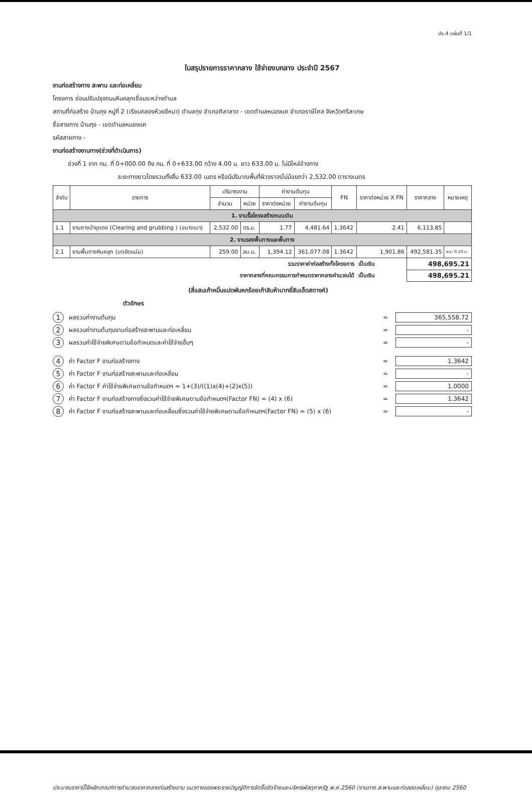ปร.4 แผ่นที่ 1/1
ใบสรุปรายการราคากลาง ใช้จ่ายงบกลาง ประจำปี 2567
งานก่อสร้างทาง สะพาน และท่อเหลี่ยม
โครงการ ซ่อมปรับปรุงถนนหินคลุกเชื่อมระหว่างตำบล
สถานที่ก่อสร้าง บ้านกุง หมู่ที่ 2 (เรียบคลองห้วยอีหนา) ตำบลกุง อำเภอศิลาลาด - เขตตำบลหนองแค อำเภอราษีไศล จังหวัดศรีสะเกษ
ชื่อสายทาง บ้านกุง - เขตตำบลหนองแค
รหัสสายทาง -
งานก่อสร้างงานทาง(ช่วงที่ดำเนินการ)
ช่วงที่ 1 จาก กม. ที่ 0+000.00 ถึง กม. ที่ 0+633.00 กว้าง 4.00 ม. ยาว 633.00 ม. ไม่มีไหล่ข้างทาง
ระยะทางยาวโดยรวมทั้งสิ้น 633.00 เมตร หรือมีปริมาณพื้นที่ผิวจราจรไม่น้อยกว่า 2,532.00 ตารางเมตร
| ลำดับ | รายการ | ปริมาณงาน | | ค่างานต้นทุน | | FN | ราคาต่อหน่วย X FN | ราคากลาง | หมายเหตุ |
| --- | --- | --- | --- | --- | --- | --- | --- | --- | --- |
| | | จำนวน | หน่วย | ราคาต่อหน่วย | ค่างานต้นทุน | | | | |
| 1. งานรื้อโครงสร้างถนนเดิม | | | | | | | | | |
| 1.1 | งานถางป่าขุดตอ (Clearing and grubbing ) (ขนาดเบา) | 2,532.00 | ตร.ม. | 1.77 | 4,481.64 | 1.3642 | 2.41 | 6,113.85 | |
| 2. งานรองพื้นทางและพื้นทาง | | | | | | | | | |
| 2.1 | งานพื้นทางหินคลุก (บดอัดแน่น) | 259.00 | ลบ.ม. | 1,394.12 | 361,077.08 | 1.3642 | 1,901.86 | 492,581.35 | หนา 0.10 ม. |
| รวมราคาค่าก่อสร้างทั้งโครงการ | | | | | | | เป็นเงิน | 498,695.21 | |
| ราคากลางที่คณะกรรมการกำหนดราคากลางคำนวณได้ | | | | | | | เป็นเงิน | 498,695.21 | |
(สี่แสนเก้าหมื่นแปดพันหกร้อยเก้าสิบห้าบาทยี่สิบเอ็ดสตางค์)
ตัวอักษร
1 ผลรวมค่างานต้นทุน = 365,558.72
2 ผลรวมค่างานต้นทุนงานก่อสร้างสะพานและท่อเหลี่ยม = -
3 ผลรวมค่าใช้จ่ายพิเศษตามข้อกำหนดและค่าใช้จ่ายอื่นๆ = -
4 ค่า Factor F งานก่อสร้างทาง = 1.3642
5 ค่า Factor F งานก่อสร้างสะพานและท่อเหลี่ยม = -
6 ค่า Factor F ค่าใช้จ่ายพิเศษตามข้อกำหนดฯ = 1+(3)/((1)x(4)+(2)x(5)) = 1.0000
7 ค่า Factor F งานก่อสร้างทางซึ่งรวมค่าใช้จ่ายพิเศษตามข้อกำหนดฯ(Factor FN) = (4) x (6) = 1.3642
8 ค่า Factor F งานก่อสร้างสะพานและท่อเหลี่ยมซึ่งรวมค่าใช้จ่ายพิเศษตามข้อกำหนดฯ(Factor FN) = (5) x (6) = -
ประมาณราคานี้ใช้หลักเกณฑ์การคำนวณราคากลางก่อสร้างตาม แนวทางของพระราชบัญญัติการจัดซื้อจัดจ้างและบริหารพัสดุภาครัฐ พ.ศ.2560 (งานทาง สะพานและท่อลอดเหลี่ยม) ตุลาคม 2560